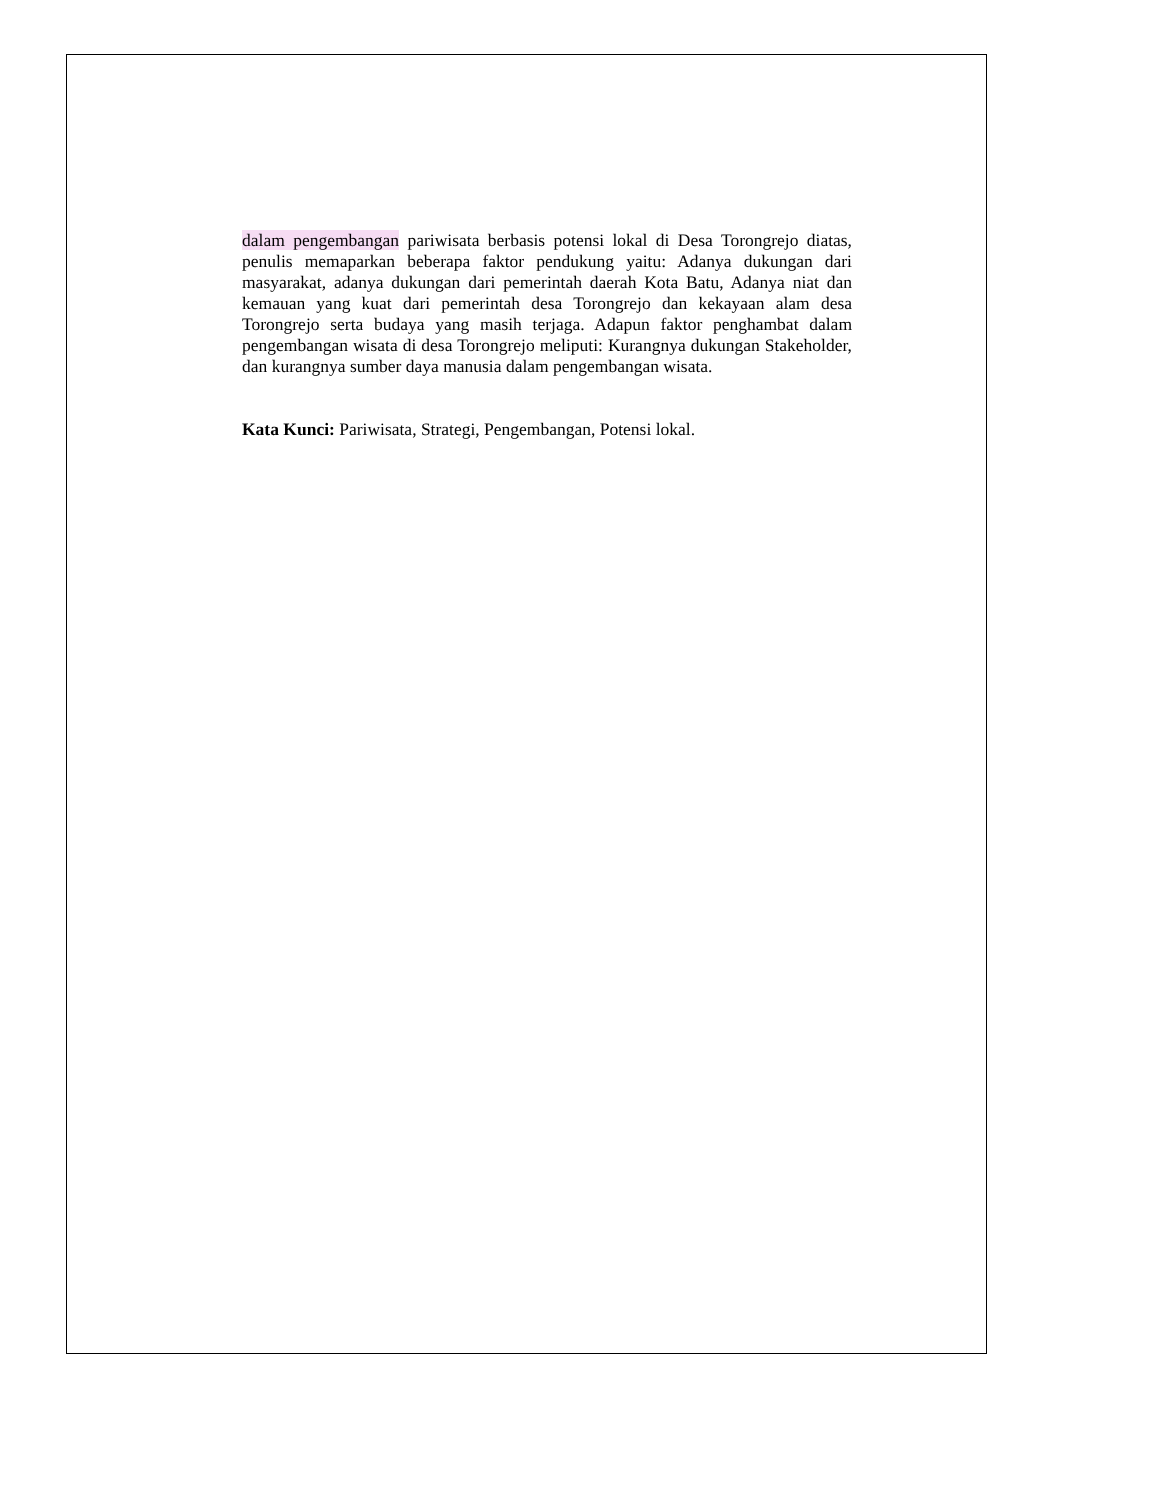dalam pengembangan pariwisata berbasis potensi lokal di Desa Torongrejo diatas, penulis memaparkan beberapa faktor pendukung yaitu: Adanya dukungan dari masyarakat, adanya dukungan dari pemerintah daerah Kota Batu, Adanya niat dan kemauan yang kuat dari pemerintah desa Torongrejo dan kekayaan alam desa Torongrejo serta budaya yang masih terjaga. Adapun faktor penghambat dalam pengembangan wisata di desa Torongrejo meliputi: Kurangnya dukungan Stakeholder, dan kurangnya sumber daya manusia dalam pengembangan wisata.
Kata Kunci: Pariwisata, Strategi, Pengembangan, Potensi lokal.